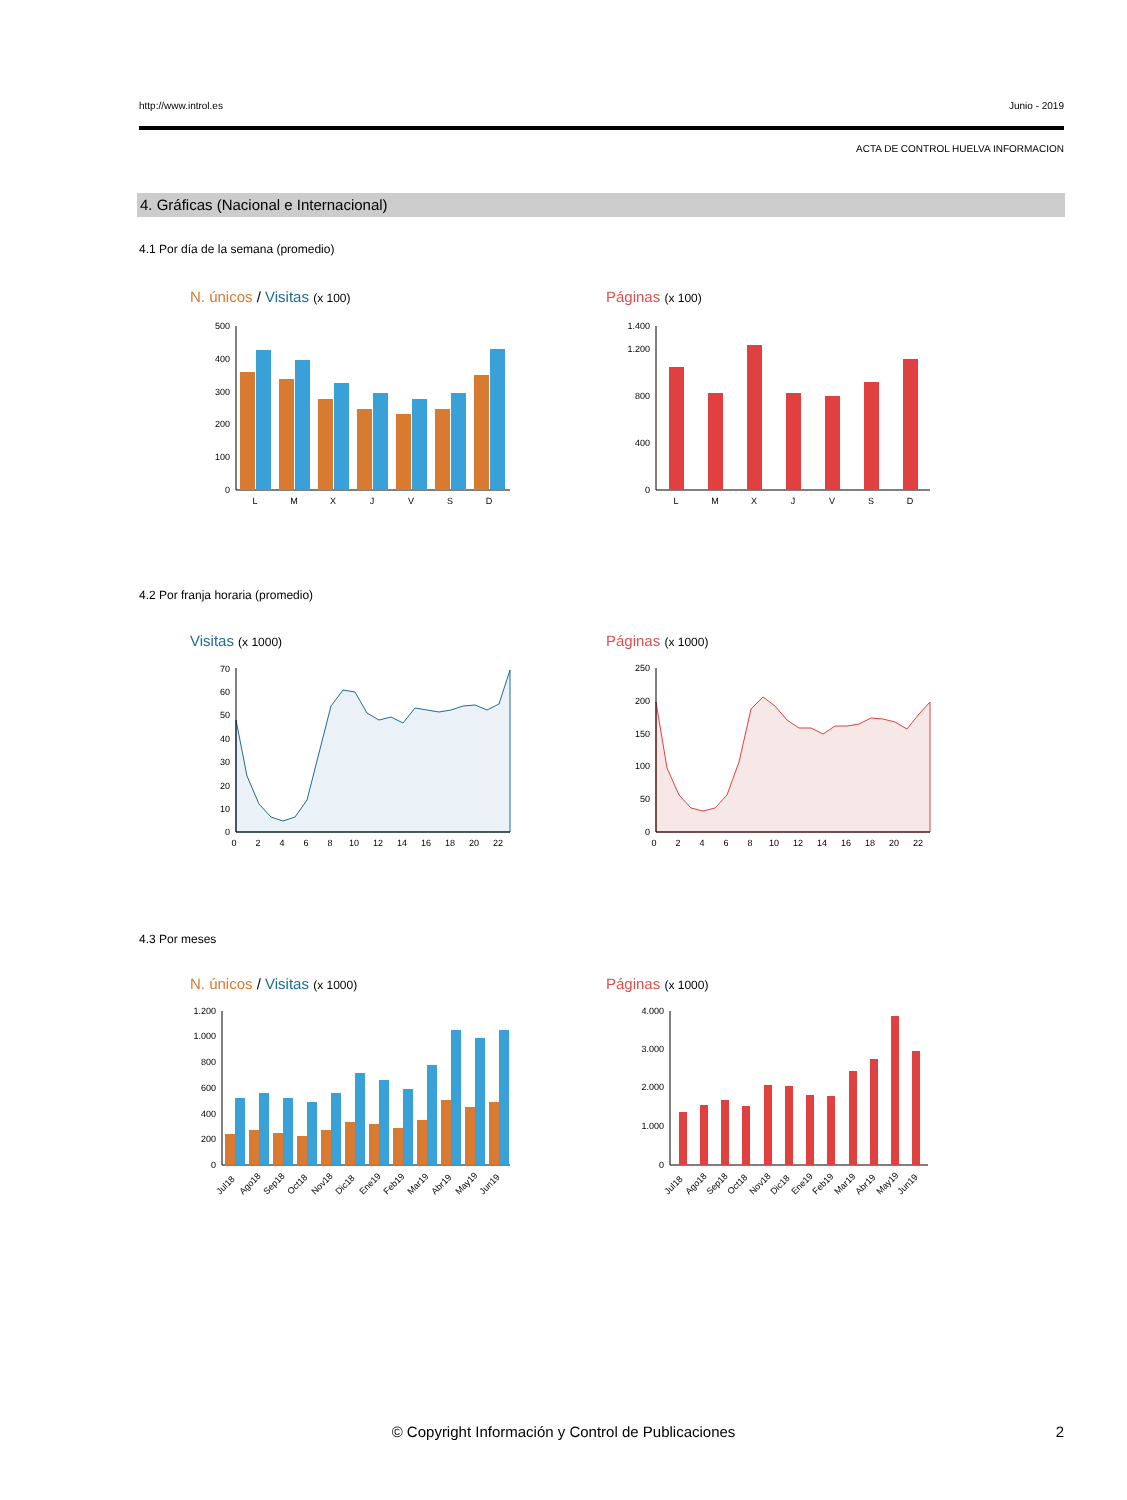http://www.introl.es Junio - 2019
ACTA DE CONTROL HUELVA INFORMACION
4. Gráficas (Nacional e Internacional)
4.1 Por día de la semana (promedio)
N. únicos / Visitas (x 100) Páginas (x 100)
0
100
200
300
400
500
L
M
X
J
V
S
D
0
400
800
1.200
1.400
L
M
X
J
V
S
D
4.2 Por franja horaria (promedio)
Visitas (x 1000) Páginas (x 1000)
0
10
20
30
40
50
60
70
0
2
4
6
8
10
12
14
16
18
20
22
0
50
100
150
200
250
0
2
4
6
8
10
12
14
16
18
20
22
4.3 Por meses
N. únicos / Visitas (x 1000) Páginas (x 1000)
0
200
400
600
800
1.000
1.200
Jul18
Ago18
Sep18
Oct18
Nov18
Dic18
Ene19
Feb19
Mar19
Abr19
May19
Jun19
0
1.000
2.000
3.000
4.000
Jul18
Ago18
Sep18
Oct18
Nov18
Dic18
Ene19
Feb19
Mar19
Abr19
May19
Jun19
© Copyright Información y Control de Publicaciones 2